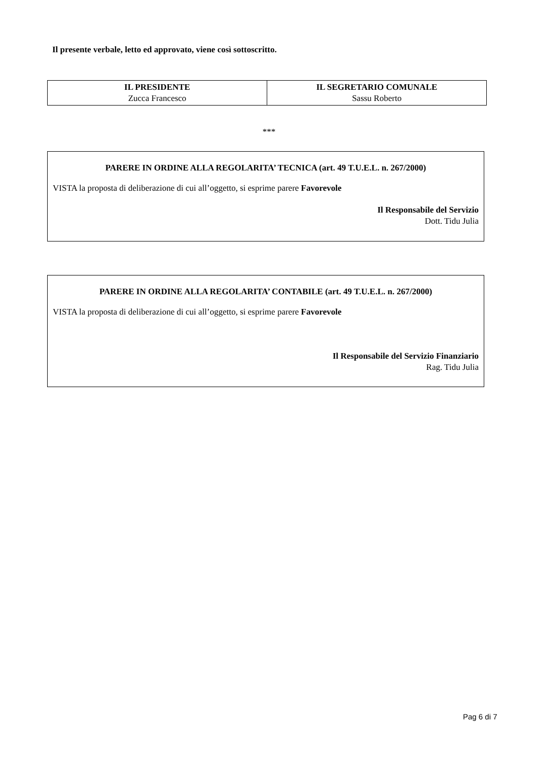Il presente verbale, letto ed approvato, viene così sottoscritto.
| IL PRESIDENTE Zucca Francesco | IL SEGRETARIO COMUNALE Sassu Roberto |
***
PARERE IN ORDINE ALLA REGOLARITA’ TECNICA (art. 49 T.U.E.L. n. 267/2000)
VISTA la proposta di deliberazione di cui all’oggetto, si esprime parere Favorevole
Il Responsabile del Servizio
Dott. Tidu Julia
PARERE IN ORDINE ALLA REGOLARITA’ CONTABILE (art. 49 T.U.E.L. n. 267/2000)
VISTA la proposta di deliberazione di cui all’oggetto, si esprime parere Favorevole
Il Responsabile del Servizio Finanziario
Rag. Tidu Julia
Pag 6 di 7